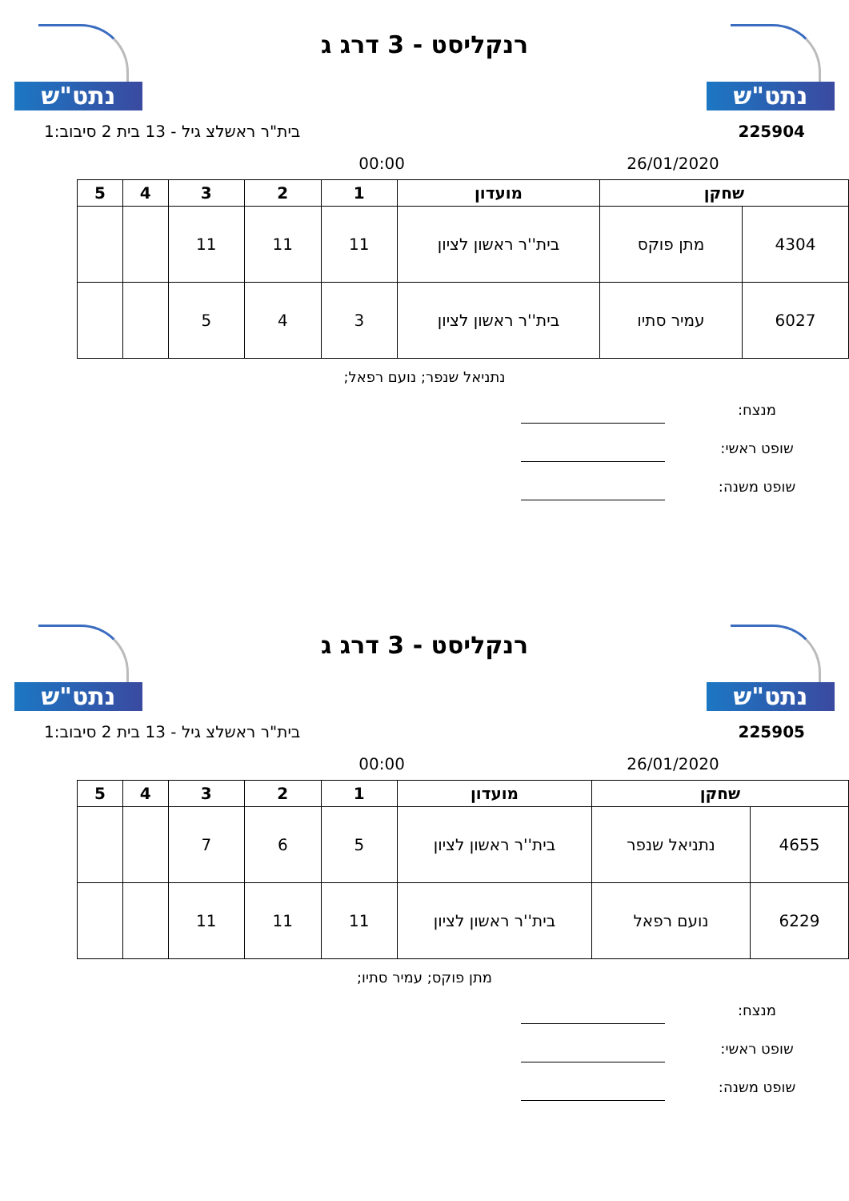נתט"ש
רנקליסט - 3 דרג ג
נתט"ש
225904 בית"ר ראשלצ גיל - 13 בית 2 סיבוב:1
26/01/2020 00:00
| שחקן | | מועדון | 1 | 2 | 3 | 4 | 5 |
| --- | --- | --- | --- | --- | --- | --- | --- |
| 4304 | מתן פוקס | בית''ר ראשון לציון | 11 | 11 | 11 | | |
| 6027 | עמיר סתיו | בית''ר ראשון לציון | 3 | 4 | 5 | | |
נתניאל שנפר; נועם רפאל;
מנצח:
שופט ראשי:
שופט משנה:
נתט"ש
רנקליסט - 3 דרג ג
נתט"ש
225905 בית"ר ראשלצ גיל - 13 בית 2 סיבוב:1
26/01/2020 00:00
| שחקן | | מועדון | 1 | 2 | 3 | 4 | 5 |
| --- | --- | --- | --- | --- | --- | --- | --- |
| 4655 | נתניאל שנפר | בית''ר ראשון לציון | 5 | 6 | 7 | | |
| 6229 | נועם רפאל | בית''ר ראשון לציון | 11 | 11 | 11 | | |
מתן פוקס; עמיר סתיו;
מנצח:
שופט ראשי:
שופט משנה: